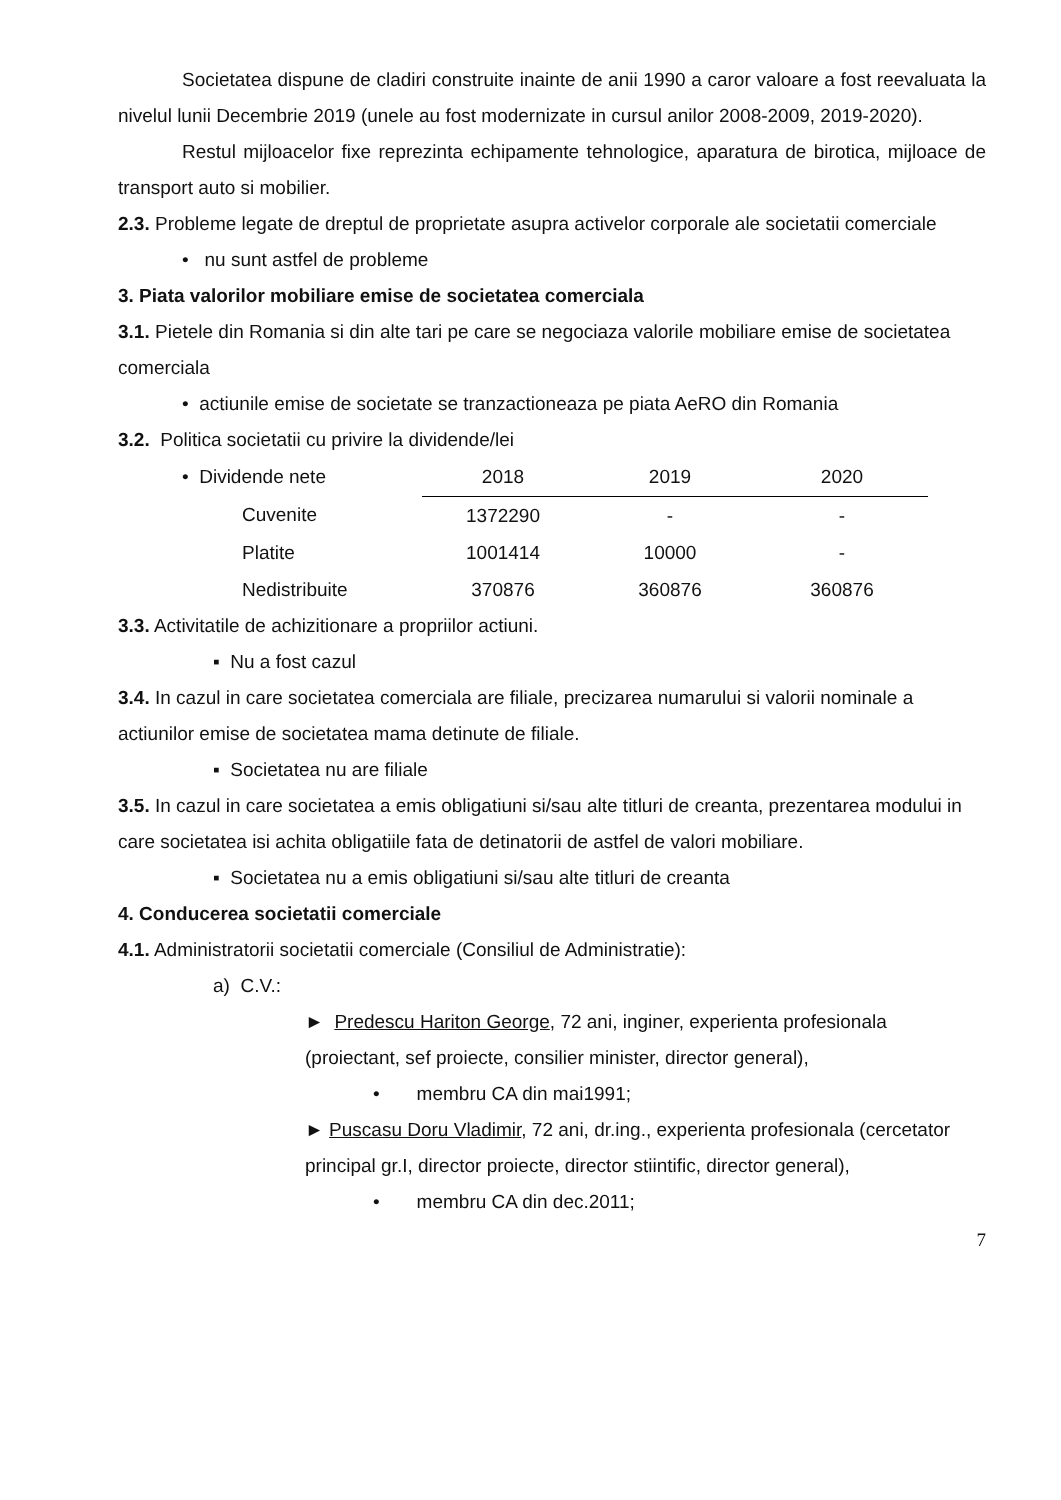Societatea dispune de cladiri construite inainte de anii 1990 a caror valoare a fost reevaluata la nivelul lunii Decembrie 2019 (unele au fost modernizate in cursul anilor 2008-2009, 2019-2020).
Restul mijloacelor fixe reprezinta echipamente tehnologice, aparatura de birotica, mijloace de transport auto si mobilier.
2.3. Probleme legate de dreptul de proprietate asupra activelor corporale ale societatii comerciale
• nu sunt astfel de probleme
3. Piata valorilor mobiliare emise de societatea comerciala
3.1. Pietele din Romania si din alte tari pe care se negociaza valorile mobiliare emise de societatea comerciala
• actiunile emise de societate se tranzactioneaza pe piata AeRO din Romania
3.2. Politica societatii cu privire la dividende/lei
| • Dividende nete | 2018 | 2019 | 2020 |
| Cuvenite | 1372290 | - | - |
| Platite | 1001414 | 10000 | - |
| Nedistribuite | 370876 | 360876 | 360876 |
3.3. Activitatile de achizitionare a propriilor actiuni.
▪ Nu a fost cazul
3.4. In cazul in care societatea comerciala are filiale, precizarea numarului si valorii nominale a actiunilor emise de societatea mama detinute de filiale.
▪ Societatea nu are filiale
3.5. In cazul in care societatea a emis obligatiuni si/sau alte titluri de creanta, prezentarea modului in care societatea isi achita obligatiile fata de detinatorii de astfel de valori mobiliare.
▪ Societatea nu a emis obligatiuni si/sau alte titluri de creanta
4. Conducerea societatii comerciale
4.1. Administratorii societatii comerciale (Consiliul de Administratie):
a) C.V.:
► Predescu Hariton George, 72 ani, inginer, experienta profesionala (proiectant, sef proiecte, consilier minister, director general),
• membru CA din mai1991;
► Puscasu Doru Vladimir, 72 ani, dr.ing., experienta profesionala (cercetator principal gr.I, director proiecte, director stiintific, director general),
• membru CA din dec.2011;
7